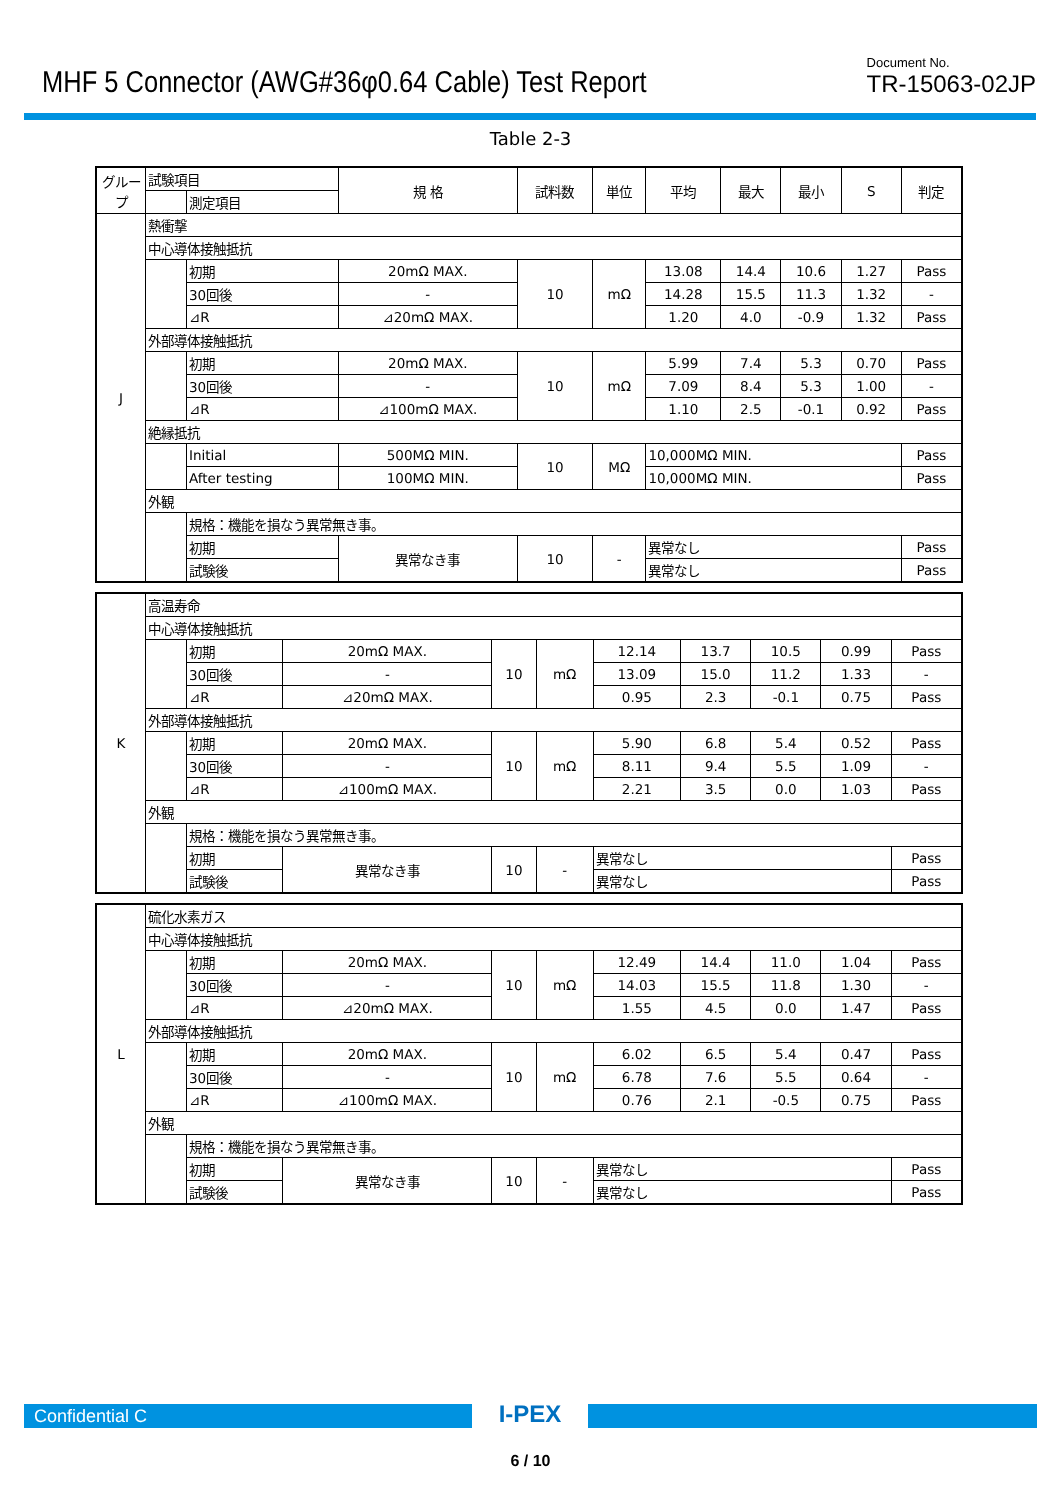MHF 5 Connector (AWG#36φ0.64 Cable) Test Report
Document No.
TR-15063-02JP
Table 2-3
| グループ | 試験項目 | | 規 格 | 試料数 | 単位 | 平均 | 最大 | 最小 | S | 判定 |
| | | 測定項目 | | | | | | | | |
| J | 熱衝撃 | | | | | | | | | |
| | 中心導体接触抵抗 | | | | | | | | | |
| | | 初期 | 20mΩ MAX. | 10 | mΩ | 13.08 | 14.4 | 10.6 | 1.27 | Pass |
| | | 30回後 | - | | | 14.28 | 15.5 | 11.3 | 1.32 | - |
| | | ⊿R | ⊿20mΩ MAX. | | | 1.20 | 4.0 | -0.9 | 1.32 | Pass |
| | 外部導体接触抵抗 | | | | | | | | | |
| | | 初期 | 20mΩ MAX. | 10 | mΩ | 5.99 | 7.4 | 5.3 | 0.70 | Pass |
| | | 30回後 | - | | | 7.09 | 8.4 | 5.3 | 1.00 | - |
| | | ⊿R | ⊿100mΩ MAX. | | | 1.10 | 2.5 | -0.1 | 0.92 | Pass |
| | 絶縁抵抗 | | | | | | | | | |
| | | Initial | 500MΩ MIN. | 10 | MΩ | 10,000MΩ MIN. | | | | Pass |
| | | After testing | 100MΩ MIN. | | | 10,000MΩ MIN. | | | | Pass |
| | 外観 | | | | | | | | | |
| | | 規格：機能を損なう異常無き事。 | | | | | | | | |
| | | 初期 | 異常なき事 | 10 | - | 異常なし | | | | Pass |
| | | 試験後 | | | | 異常なし | | | | Pass |
| K | 高温寿命 | | | | | | | | | |
| | 中心導体接触抵抗 | | | | | | | | | |
| | | 初期 | 20mΩ MAX. | 10 | mΩ | 12.14 | 13.7 | 10.5 | 0.99 | Pass |
| | | 30回後 | - | | | 13.09 | 15.0 | 11.2 | 1.33 | - |
| | | ⊿R | ⊿20mΩ MAX. | | | 0.95 | 2.3 | -0.1 | 0.75 | Pass |
| | 外部導体接触抵抗 | | | | | | | | | |
| | | 初期 | 20mΩ MAX. | 10 | mΩ | 5.90 | 6.8 | 5.4 | 0.52 | Pass |
| | | 30回後 | - | | | 8.11 | 9.4 | 5.5 | 1.09 | - |
| | | ⊿R | ⊿100mΩ MAX. | | | 2.21 | 3.5 | 0.0 | 1.03 | Pass |
| | 外観 | | | | | | | | | |
| | | 規格：機能を損なう異常無き事。 | | | | | | | | |
| | | 初期 | 異常なき事 | 10 | - | 異常なし | | | | Pass |
| | | 試験後 | | | | 異常なし | | | | Pass |
| L | 硫化水素ガス | | | | | | | | | |
| | 中心導体接触抵抗 | | | | | | | | | |
| | | 初期 | 20mΩ MAX. | 10 | mΩ | 12.49 | 14.4 | 11.0 | 1.04 | Pass |
| | | 30回後 | - | | | 14.03 | 15.5 | 11.8 | 1.30 | - |
| | | ⊿R | ⊿20mΩ MAX. | | | 1.55 | 4.5 | 0.0 | 1.47 | Pass |
| | 外部導体接触抵抗 | | | | | | | | | |
| | | 初期 | 20mΩ MAX. | 10 | mΩ | 6.02 | 6.5 | 5.4 | 0.47 | Pass |
| | | 30回後 | - | | | 6.78 | 7.6 | 5.5 | 0.64 | - |
| | | ⊿R | ⊿100mΩ MAX. | | | 0.76 | 2.1 | -0.5 | 0.75 | Pass |
| | 外観 | | | | | | | | | |
| | | 規格：機能を損なう異常無き事。 | | | | | | | | |
| | | 初期 | 異常なき事 | 10 | - | 異常なし | | | | Pass |
| | | 試験後 | | | | 異常なし | | | | Pass |
Confidential C
I-PEX
6 / 10